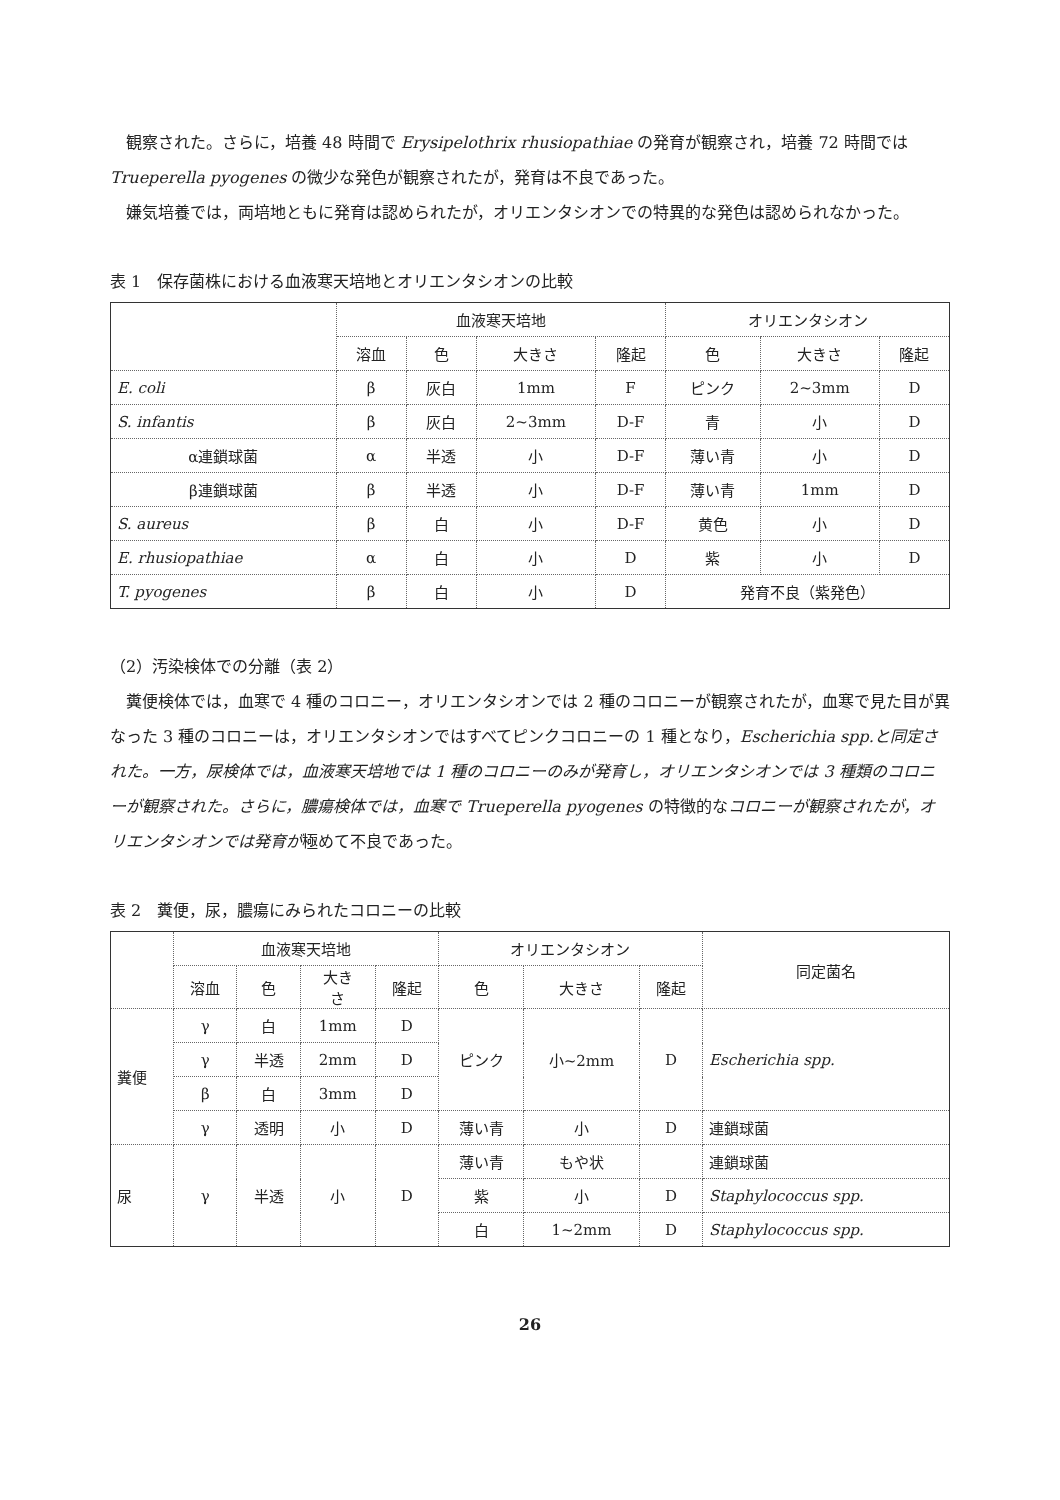観察された。さらに，培養 48 時間で Erysipelothrix rhusiopathiae の発育が観察され，培養 72 時間では Trueperella pyogenes の微少な発色が観察されたが，発育は不良であった。
嫌気培養では，両培地ともに発育は認められたが，オリエンタシオンでの特異的な発色は認められなかった。
表 1　保存菌株における血液寒天培地とオリエンタシオンの比較
| | 血液寒天培地 | | | | オリエンタシオン | | |
| --- | --- | --- | --- | --- | --- | --- | --- |
| | 溶血 | 色 | 大きさ | 隆起 | 色 | 大きさ | 隆起 |
| E. coli | β | 灰白 | 1mm | F | ピンク | 2~3mm | D |
| S. infantis | β | 灰白 | 2~3mm | D-F | 青 | 小 | D |
| α連鎖球菌 | α | 半透 | 小 | D-F | 薄い青 | 小 | D |
| β連鎖球菌 | β | 半透 | 小 | D-F | 薄い青 | 1mm | D |
| S. aureus | β | 白 | 小 | D-F | 黄色 | 小 | D |
| E. rhusiopathiae | α | 白 | 小 | D | 紫 | 小 | D |
| T. pyogenes | β | 白 | 小 | D | 発育不良（紫発色） | | |
（2）汚染検体での分離（表 2）
糞便検体では，血寒で 4 種のコロニー，オリエンタシオンでは 2 種のコロニーが観察されたが，血寒で見た目が異なった 3 種のコロニーは，オリエンタシオンではすべてピンクコロニーの 1 種となり，Escherichia spp.と同定された。一方，尿検体では，血液寒天培地では 1 種のコロニーのみが発育し，オリエンタシオンでは 3 種類のコロニーが観察された。さらに，膿瘍検体では，血寒で Trueperella pyogenes の特徴的なコロニーが観察されたが，オリエンタシオンでは発育が極めて不良であった。
表 2　糞便，尿，膿瘍にみられたコロニーの比較
| | 血液寒天培地 | | | | オリエンタシオン | | | 同定菌名 |
| --- | --- | --- | --- | --- | --- | --- | --- | --- |
| | 溶血 | 色 | 大き さ | 隆起 | 色 | 大きさ | 隆起 | |
| 糞便 | γ | 白 | 1mm | D | ピンク | 小~2mm | D | Escherichia spp. |
| | γ | 半透 | 2mm | D | | | | |
| | β | 白 | 3mm | D | | | | |
| | γ | 透明 | 小 | D | 薄い青 | 小 | D | 連鎖球菌 |
| 尿 | γ | 半透 | 小 | D | 薄い青 | もや状 | | 連鎖球菌 |
| | | | | | 紫 | 小 | D | Staphylococcus spp. |
| | | | | | 白 | 1~2mm | D | Staphylococcus spp. |
26